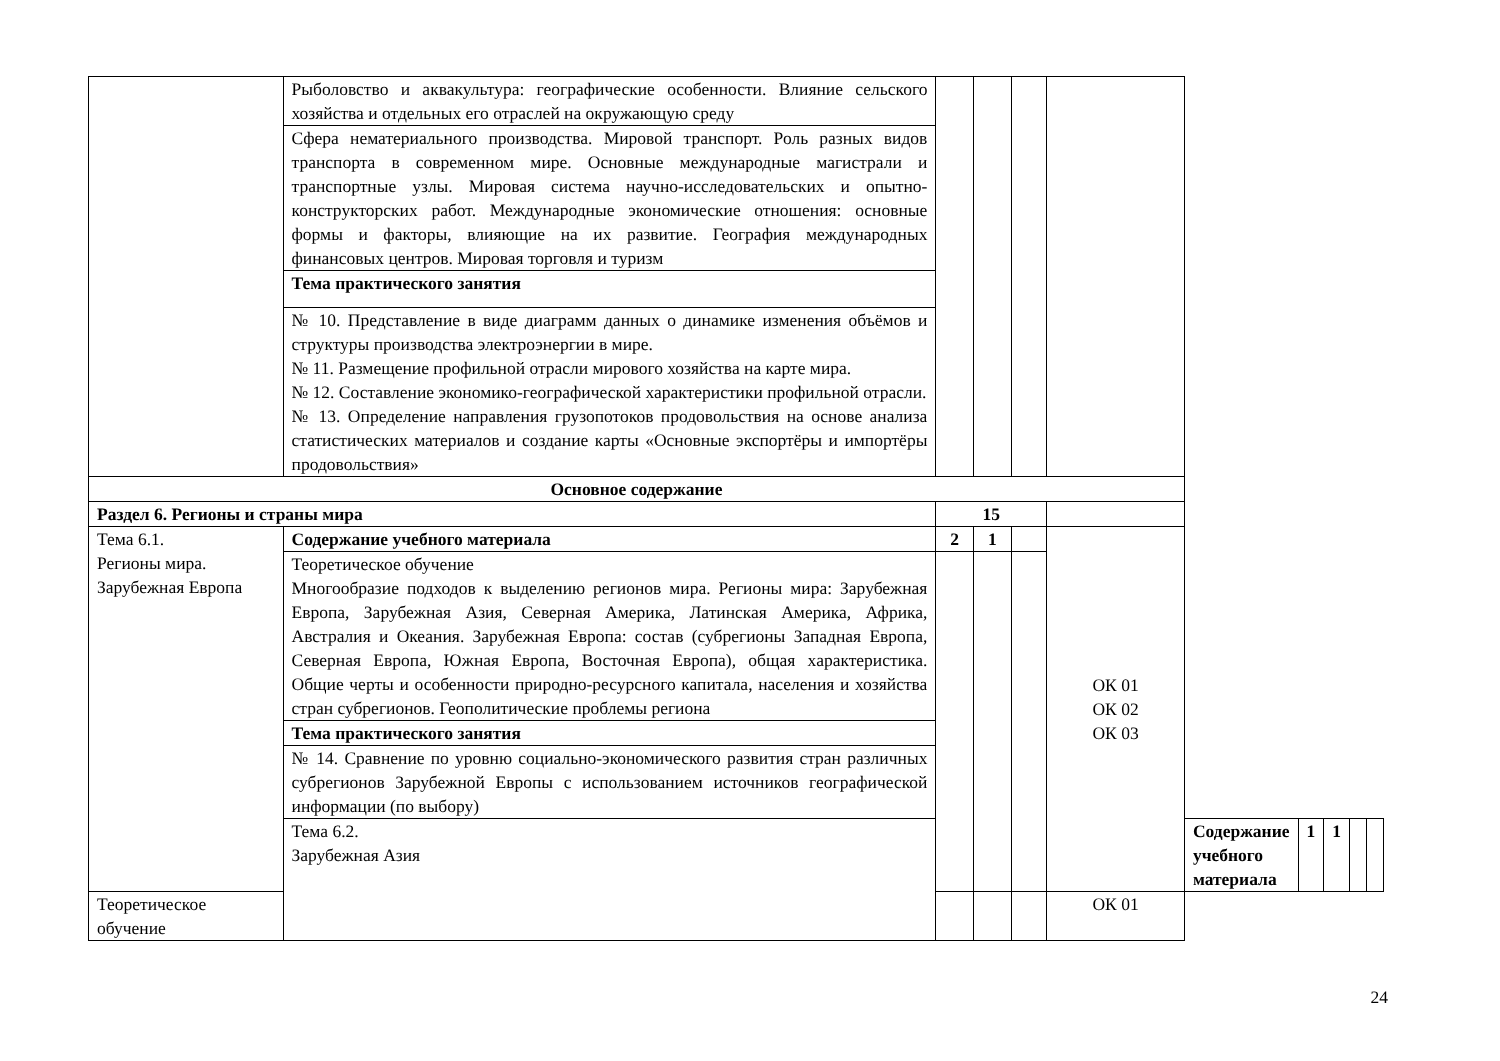| | Рыболовство и аквакультура: географические особенности. Влияние сельского хозяйства и отдельных его отраслей на окружающую среду | | | | | | | | | |
| | Сфера нематериального производства. Мировой транспорт. Роль разных видов транспорта в современном мире. Основные международные магистрали и транспортные узлы. Мировая система научно-исследовательских и опытно-конструкторских работ. Международные экономические отношения: основные формы и факторы, влияющие на их развитие. География международных финансовых центров. Мировая торговля и туризм | | | | | | | | | |
| | Тема практического занятия | | | | | | | | | |
| | № 10. Представление в виде диаграмм данных о динамике изменения объёмов и структуры производства электроэнергии в мире. № 11. Размещение профильной отрасли мирового хозяйства на карте мира. № 12. Составление экономико-географической характеристики профильной отрасли. № 13. Определение направления грузопотоков продовольствия на основе анализа статистических материалов и создание карты «Основные экспортёры и импортёры продовольствия» | | | | | | | | | |
| Основное содержание | | | | | | | | | | |
| Раздел 6. Регионы и страны мира | | 15 | | | | | | | | |
| Тема 6.1. Регионы мира. Зарубежная Европа | Содержание учебного материала | 2 | 1 | | ОК 01 ОК 02 ОК 03 | | | | | |
| | Теоретическое обучение Многообразие подходов к выделению регионов мира. Регионы мира: Зарубежная Европа, Зарубежная Азия, Северная Америка, Латинская Америка, Африка, Австралия и Океания. Зарубежная Европа: состав (субрегионы Западная Европа, Северная Европа, Южная Европа, Восточная Европа), общая характеристика. Общие черты и особенности природно-ресурсного капитала, населения и хозяйства стран субрегионов. Геополитические проблемы региона | | | | | | | | | |
| | Тема практического занятия | | | | | | | | | |
| | № 14. Сравнение по уровню социально-экономического развития стран различных субрегионов Зарубежной Европы с использованием источников географической информации (по выбору) | | | | | | | | | |
| | Тема 6.2. Зарубежная Азия | | | | | Содержание учебного материала | 1 | 1 | | |
| Теоретическое обучение | | | | | ОК 01 | | | | | |
24